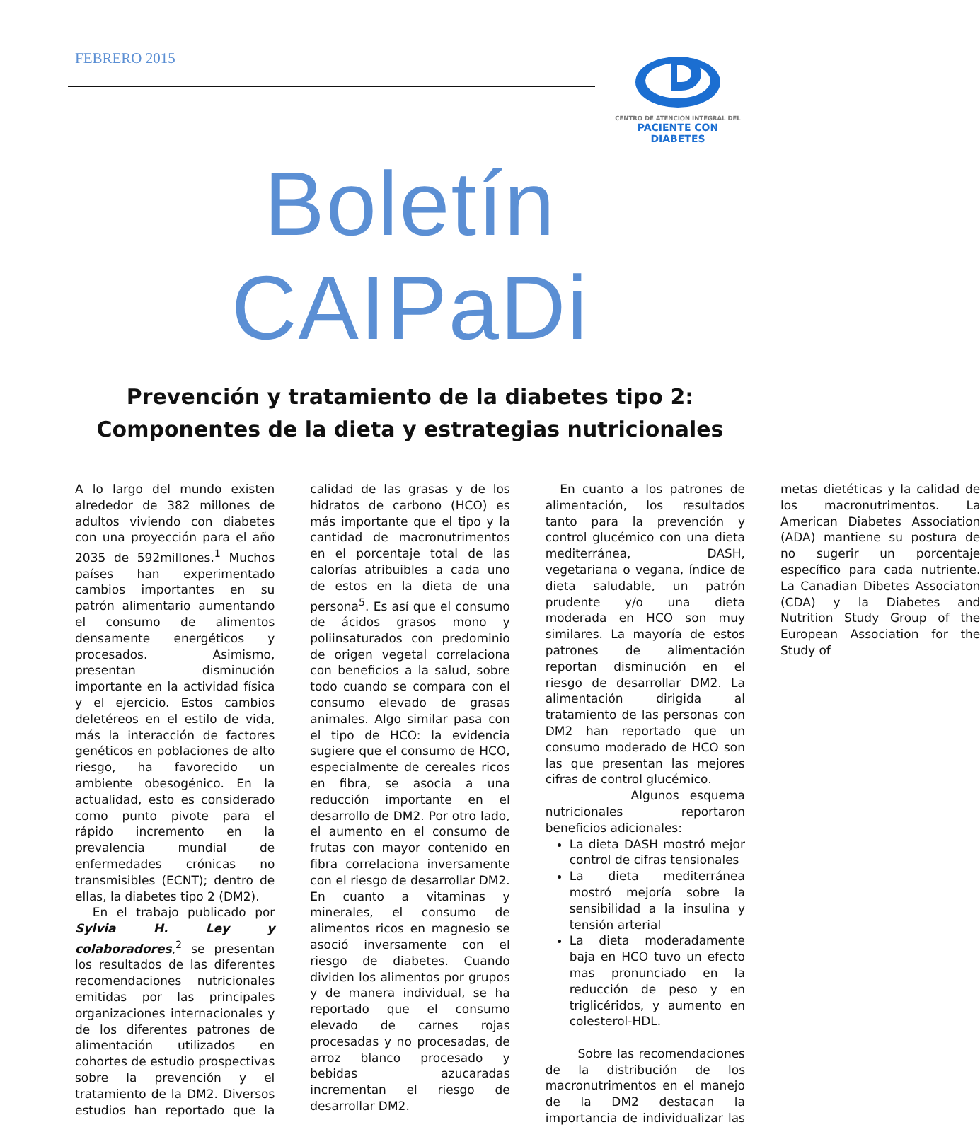FEBRERO 2015
CENTRO DE ATENCIÓN INTEGRAL DEL
PACIENTE CON DIABETES
Boletín CAIPaDi
Prevención y tratamiento de la diabetes tipo 2:
Componentes de la dieta y estrategias nutricionales
A lo largo del mundo existen alrededor de 382 millones de adultos viviendo con diabetes con una proyección para el año 2035 de 592millones.<sup>1</sup> Muchos países han experimentado cambios importantes en su patrón alimentario aumentando el consumo de alimentos densamente energéticos y procesados. Asimismo, presentan disminución importante en la actividad física y el ejercicio. Estos cambios deletéreos en el estilo de vida, más la interacción de factores genéticos en poblaciones de alto riesgo, ha favorecido un ambiente obesogénico. En la actualidad, esto es considerado como punto pivote para el rápido incremento en la prevalencia mundial de enfermedades crónicas no transmisibles (ECNT); dentro de ellas, la diabetes tipo 2 (DM2).
En el trabajo publicado por Sylvia H. Ley y colaboradores,<sup>2</sup> se presentan los resultados de las diferentes recomendaciones nutricionales emitidas por las principales organizaciones internacionales y de los diferentes patrones de alimentación utilizados en cohortes de estudio prospectivas sobre la prevención y el tratamiento de la DM2. Diversos estudios han reportado que la calidad de las grasas y de los hidratos de carbono (HCO) es más importante que el tipo y la cantidad de macronutrimentos en el porcentaje total de las calorías atribuibles a cada uno de estos en la dieta de una persona<sup>5</sup>. Es así que el consumo de ácidos grasos mono y poliinsaturados con predominio de origen vegetal correlaciona con beneficios a la salud, sobre todo cuando se compara con el consumo elevado de grasas animales. Algo similar pasa con el tipo de HCO: la evidencia sugiere que el consumo de HCO, especialmente de cereales ricos en fibra, se asocia a una reducción importante en el desarrollo de DM2. Por otro lado, el aumento en el consumo de frutas con mayor contenido en fibra correlaciona inversamente con el riesgo de desarrollar DM2. En cuanto a vitaminas y minerales, el consumo de alimentos ricos en magnesio se asoció inversamente con el riesgo de diabetes. Cuando dividen los alimentos por grupos y de manera individual, se ha reportado que el consumo elevado de carnes rojas procesadas y no procesadas, de arroz blanco procesado y bebidas azucaradas incrementan el riesgo de desarrollar DM2.
En cuanto a los patrones de alimentación, los resultados tanto para la prevención y control glucémico con una dieta mediterránea, DASH, vegetariana o vegana, índice de dieta saludable, un patrón prudente y/o una dieta moderada en HCO son muy similares. La mayoría de estos patrones de alimentación reportan disminución en el riesgo de desarrollar DM2. La alimentación dirigida al tratamiento de las personas con DM2 han reportado que un consumo moderado de HCO son las que presentan las mejores cifras de control glucémico.
Algunos esquema nutricionales reportaron beneficios adicionales:
La dieta DASH mostró mejor control de cifras tensionales
La dieta mediterránea mostró mejoría sobre la sensibilidad a la insulina y tensión arterial
La dieta moderadamente baja en HCO tuvo un efecto mas pronunciado en la reducción de peso y en triglicéridos, y aumento en colesterol-HDL.
Sobre las recomendaciones de la distribución de los macronutrimentos en el manejo de la DM2 destacan la importancia de individualizar las metas dietéticas y la calidad de los macronutrimentos. La American Diabetes Association (ADA) mantiene su postura de no sugerir un porcentaje específico para cada nutriente. La Canadian Dibetes Associaton (CDA) y la Diabetes and Nutrition Study Group of the European Association for the Study of